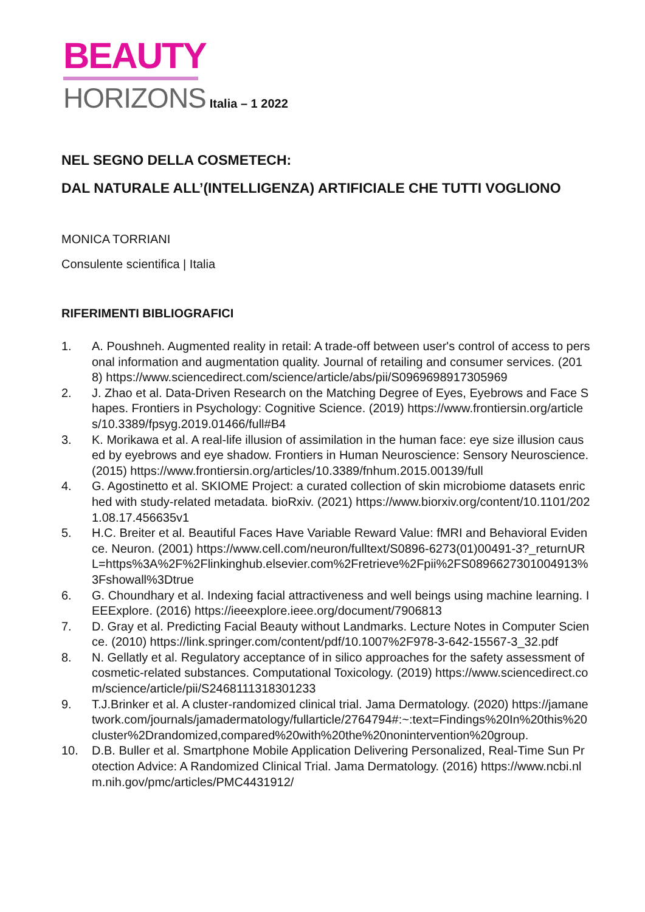BEAUTY
HORIZONS
Italia – 1 2022
NEL SEGNO DELLA COSMETECH:
DAL NATURALE ALL’(INTELLIGENZA) ARTIFICIALE CHE TUTTI VOGLIONO
MONICA TORRIANI
Consulente scientifica | Italia
RIFERIMENTI BIBLIOGRAFICI
1. A. Poushneh. Augmented reality in retail: A trade-off between user's control of access to personal information and augmentation quality. Journal of retailing and consumer services. (2018) https://www.sciencedirect.com/science/article/abs/pii/S0969698917305969
2. J. Zhao et al. Data-Driven Research on the Matching Degree of Eyes, Eyebrows and Face Shapes. Frontiers in Psychology: Cognitive Science. (2019) https://www.frontiersin.org/articles/10.3389/fpsyg.2019.01466/full#B4
3. K. Morikawa et al. A real-life illusion of assimilation in the human face: eye size illusion caused by eyebrows and eye shadow. Frontiers in Human Neuroscience: Sensory Neuroscience. (2015) https://www.frontiersin.org/articles/10.3389/fnhum.2015.00139/full
4. G. Agostinetto et al. SKIOME Project: a curated collection of skin microbiome datasets enriched with study-related metadata. bioRxiv. (2021) https://www.biorxiv.org/content/10.1101/2021.08.17.456635v1
5. H.C. Breiter et al. Beautiful Faces Have Variable Reward Value: fMRI and Behavioral Evidence. Neuron. (2001) https://www.cell.com/neuron/fulltext/S0896-6273(01)00491-3?_returnURL=https%3A%2F%2Flinkinghub.elsevier.com%2Fretrieve%2Fpii%2FS0896627301004913%3Fshowall%3Dtrue
6. G. Choundhary et al. Indexing facial attractiveness and well beings using machine learning. IEEExplore. (2016) https://ieeexplore.ieee.org/document/7906813
7. D. Gray et al. Predicting Facial Beauty without Landmarks. Lecture Notes in Computer Science. (2010) https://link.springer.com/content/pdf/10.1007%2F978-3-642-15567-3_32.pdf
8. N. Gellatly et al. Regulatory acceptance of in silico approaches for the safety assessment of cosmetic-related substances. Computational Toxicology. (2019) https://www.sciencedirect.com/science/article/pii/S2468111318301233
9. T.J.Brinker et al. A cluster-randomized clinical trial. Jama Dermatology. (2020) https://jamanetwork.com/journals/jamadermatology/fullarticle/2764794#:~:text=Findings%20In%20this%20cluster%2Drandomized,compared%20with%20the%20nonintervention%20group.
10. D.B. Buller et al. Smartphone Mobile Application Delivering Personalized, Real-Time Sun Protection Advice: A Randomized Clinical Trial. Jama Dermatology. (2016) https://www.ncbi.nlm.nih.gov/pmc/articles/PMC4431912/